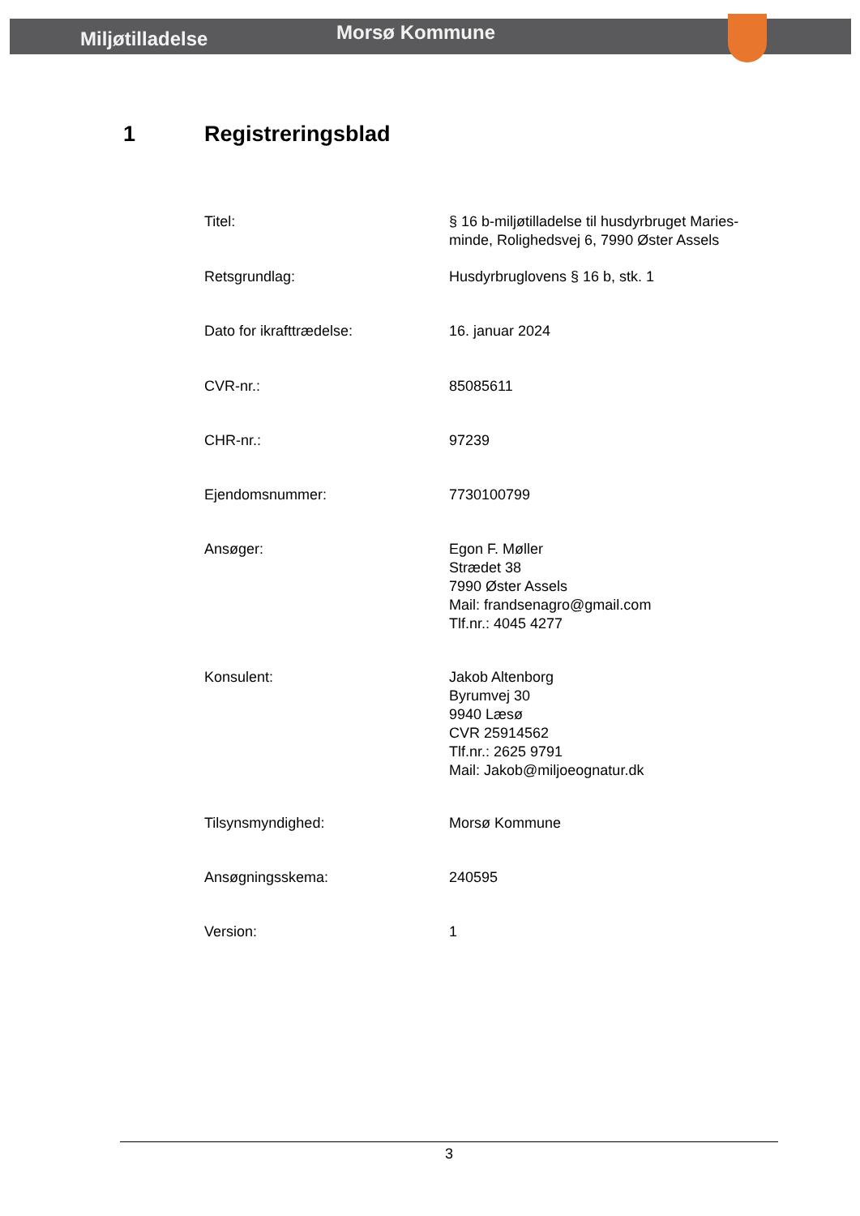Miljøtilladelse
Morsø Kommune
1 Registreringsblad
Titel: § 16 b-miljøtilladelse til husdyrbruget Maries-
minde, Rolighedsvej 6, 7990 Øster Assels
Retsgrundlag: Husdyrbruglovens § 16 b, stk. 1
Dato for ikrafttrædelse: 16. januar 2024
CVR-nr.: 85085611
CHR-nr.: 97239
Ejendomsnummer: 7730100799
Ansøger: Egon F. Møller
Strædet 38
7990 Øster Assels
Mail: frandsenagro@gmail.com
Tlf.nr.: 4045 4277
Konsulent: Jakob Altenborg
Byrumvej 30
9940 Læsø
CVR 25914562
Tlf.nr.: 2625 9791
Mail: Jakob@miljoeognatur.dk
Tilsynsmyndighed: Morsø Kommune
Ansøgningsskema: 240595
Version: 1
3